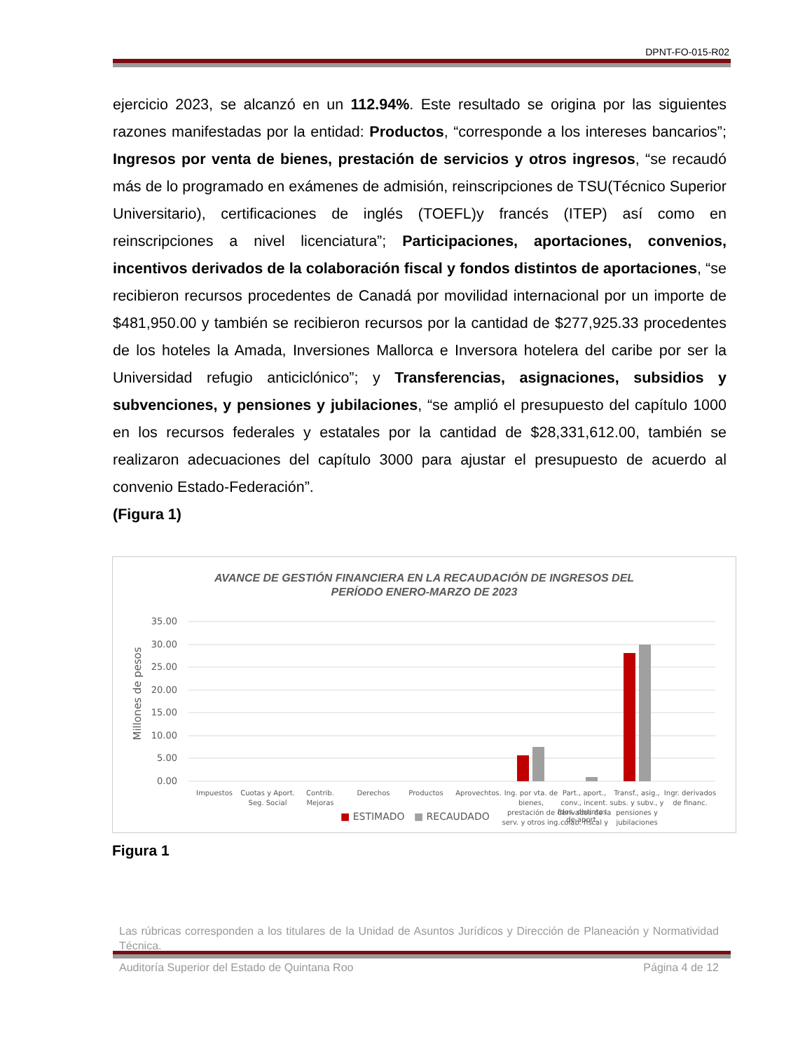DPNT-FO-015-R02
ejercicio 2023, se alcanzó en un 112.94%. Este resultado se origina por las siguientes razones manifestadas por la entidad: Productos, “corresponde a los intereses bancarios”; Ingresos por venta de bienes, prestación de servicios y otros ingresos, “se recaudó más de lo programado en exámenes de admisión, reinscripciones de TSU(Técnico Superior Universitario), certificaciones de inglés (TOEFL)y francés (ITEP) así como en reinscripciones a nivel licenciatura”; Participaciones, aportaciones, convenios, incentivos derivados de la colaboración fiscal y fondos distintos de aportaciones, “se recibieron recursos procedentes de Canadá por movilidad internacional por un importe de $481,950.00 y también se recibieron recursos por la cantidad de $277,925.33 procedentes de los hoteles la Amada, Inversiones Mallorca e Inversora hotelera del caribe por ser la Universidad refugio anticiclónico”; y Transferencias, asignaciones, subsidios y subvenciones, y pensiones y jubilaciones, “se amplió el presupuesto del capítulo 1000 en los recursos federales y estatales por la cantidad de $28,331,612.00, también se realizaron adecuaciones del capítulo 3000 para ajustar el presupuesto de acuerdo al convenio Estado-Federación”.
(Figura 1)
AVANCE DE GESTIÓN FINANCIERA EN LA RECAUDACIÓN DE INGRESOS DEL
PERÍODO ENERO-MARZO DE 2023
Millones de pesos
35.00
30.00
25.00
20.00
15.00
10.00
5.00
0.00
Impuestos
Cuotas y Aport.
Seg. Social
Contrib.
Mejoras
Derechos
Productos
Aprovechtos.
Ing. por vta. de
bienes,
prestación de
serv. y otros ing.
Part., aport.,
conv., incent.
derivados de la
colab. fiscal y
Transf., asig.,
subs. y subv., y
pensiones y
jubilaciones
Ingr. derivados
de financ.
■ ESTIMADO ■ RECAUDADO
fdos. distintos
de aport.
Figura 1
Las rúbricas corresponden a los titulares de la Unidad de Asuntos Jurídicos y Dirección de Planeación y Normatividad Técnica.
Auditoría Superior del Estado de Quintana Roo Página 4 de 12